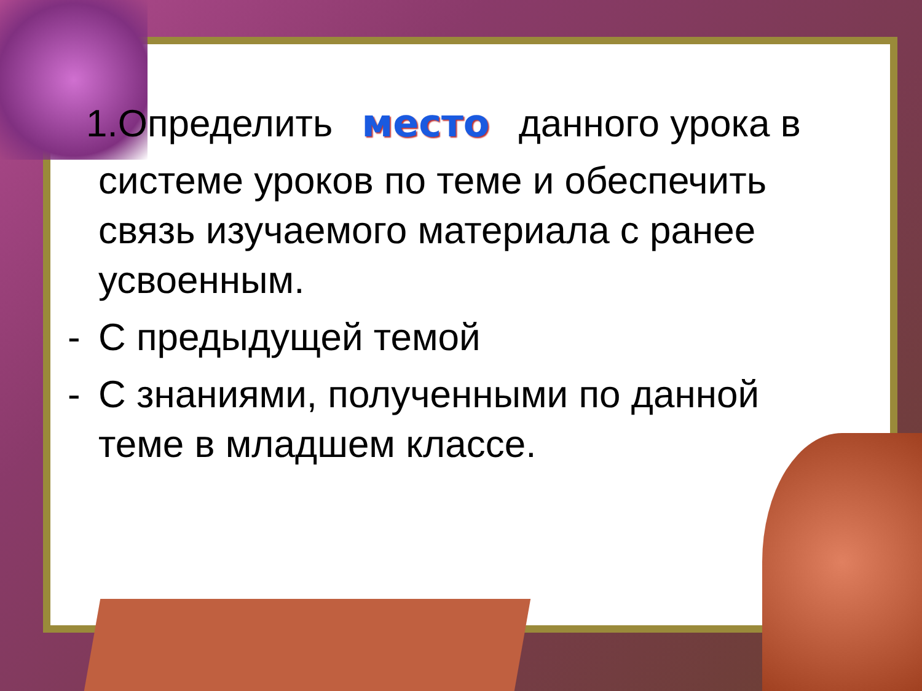1.Определить место данного урока в
системе уроков по теме и обеспечить связь изучаемого материала с ранее усвоенным.
- С предыдущей темой
- С знаниями, полученными по данной теме в младшем классе.